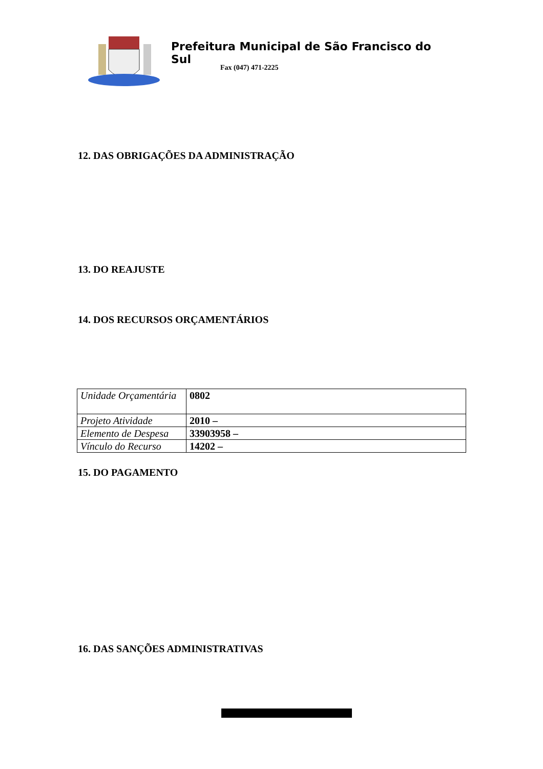Prefeitura Municipal de São Francisco do Sul
Fax (047) 471-2225
12. DAS OBRIGAÇÕES DA ADMINISTRAÇÃO
13. DO REAJUSTE
14. DOS RECURSOS ORÇAMENTÁRIOS
| Unidade Orçamentária | 0802 |
| Projeto Atividade | 2010 – |
| Elemento de Despesa | 33903958 – |
| Vínculo do Recurso | 14202 – |
15. DO PAGAMENTO
16. DAS SANÇÕES ADMINISTRATIVAS